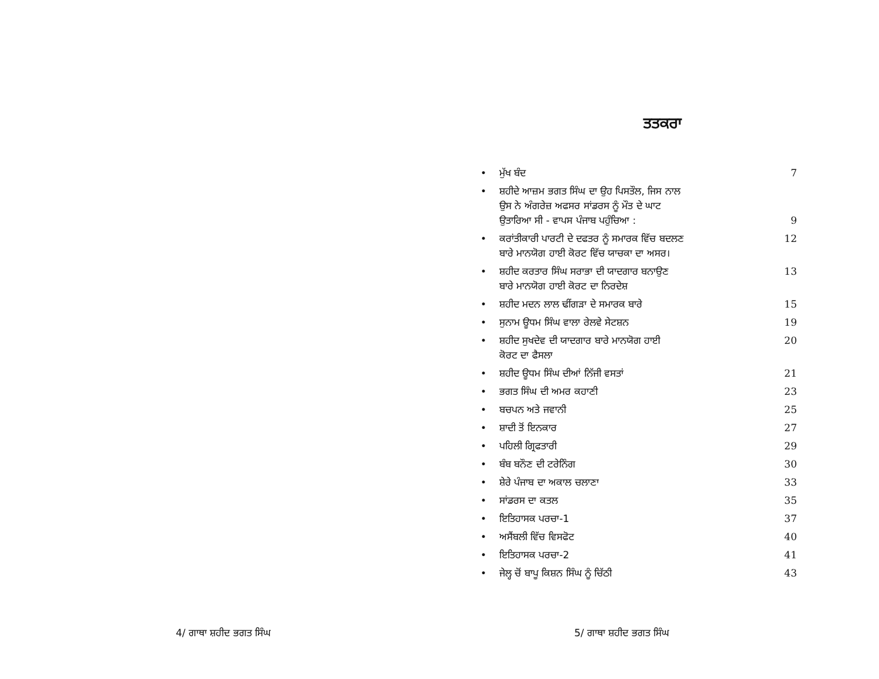ਤਤਕਰਾ
| • | ਮੁੱਖ ਬੰਦ | 7 |
| • | ਸ਼ਹੀਦੇ ਆਜ਼ਮ ਭਗਤ ਸਿੰਘ ਦਾ ਉਹ ਪਿਸਤੌਲ, ਜਿਸ ਨਾਲ ਉਸ ਨੇ ਅੰਗਰੇਜ਼ ਅਫਸਰ ਸਾਂਡਰਸ ਨੂੰ ਮੌਤ ਦੇ ਘਾਟ ਉਤਾਰਿਆ ਸੀ - ਵਾਪਸ ਪੰਜਾਬ ਪਹੁੰਚਿਆ : | 9 |
| • | ਕਰਾਂਤੀਕਾਰੀ ਪਾਰਟੀ ਦੇ ਦਫਤਰ ਨੂੰ ਸਮਾਰਕ ਵਿੱਚ ਬਦਲਣ ਬਾਰੇ ਮਾਨਯੋਗ ਹਾਈ ਕੋਰਟ ਵਿੱਚ ਯਾਚਕਾ ਦਾ ਅਸਰ। | 12 |
| • | ਸ਼ਹੀਦ ਕਰਤਾਰ ਸਿੰਘ ਸਰਾਭਾ ਦੀ ਯਾਦਗਾਰ ਬਨਾਉਣ ਬਾਰੇ ਮਾਨਯੋਗ ਹਾਈ ਕੋਰਟ ਦਾ ਨਿਰਦੇਸ਼ | 13 |
| • | ਸ਼ਹੀਦ ਮਦਨ ਲਾਲ ਢੀਂਗੜਾ ਦੇ ਸਮਾਰਕ ਬਾਰੇ | 15 |
| • | ਸੁਨਾਮ ਊਧਮ ਸਿੰਘ ਵਾਲਾ ਰੇਲਵੇ ਸੇਟਸ਼ਨ | 19 |
| • | ਸ਼ਹੀਦ ਸੁਖਦੇਵ ਦੀ ਯਾਦਗਾਰ ਬਾਰੇ ਮਾਨਯੋਗ ਹਾਈ ਕੋਰਟ ਦਾ ਫੈਸਲਾ | 20 |
| • | ਸ਼ਹੀਦ ਊਧਮ ਸਿੰਘ ਦੀਆਂ ਨਿੱਜੀ ਵਸਤਾਂ | 21 |
| • | ਭਗਤ ਸਿੰਘ ਦੀ ਅਮਰ ਕਹਾਣੀ | 23 |
| • | ਬਚਪਨ ਅਤੇ ਜਵਾਨੀ | 25 |
| • | ਸ਼ਾਦੀ ਤੋਂ ਇਨਕਾਰ | 27 |
| • | ਪਹਿਲੀ ਗ੍ਰਿਫਤਾਰੀ | 29 |
| • | ਬੰਬ ਬਨੌਣ ਦੀ ਟਰੇਨਿੰਗ | 30 |
| • | ਸ਼ੇਰੇ ਪੰਜਾਬ ਦਾ ਅਕਾਲ ਚਲਾਣਾ | 33 |
| • | ਸਾਂਡਰਸ ਦਾ ਕਤਲ | 35 |
| • | ਇਤਿਹਾਸਕ ਪਰਚਾ-1 | 37 |
| • | ਅਸੈਂਬਲੀ ਵਿੱਚ ਵਿਸਫੋਟ | 40 |
| • | ਇਤਿਹਾਸਕ ਪਰਚਾ-2 | 41 |
| • | ਜੇਲ੍ਹ ਚੋਂ ਬਾਪੂ ਕਿਸ਼ਨ ਸਿੰਘ ਨੂੰ ਚਿੱਠੀ | 43 |
4/ ਗਾਥਾ ਸ਼ਹੀਦ ਭਗਤ ਸਿੰਘ 5/ ਗਾਥਾ ਸ਼ਹੀਦ ਭਗਤ ਸਿੰਘ